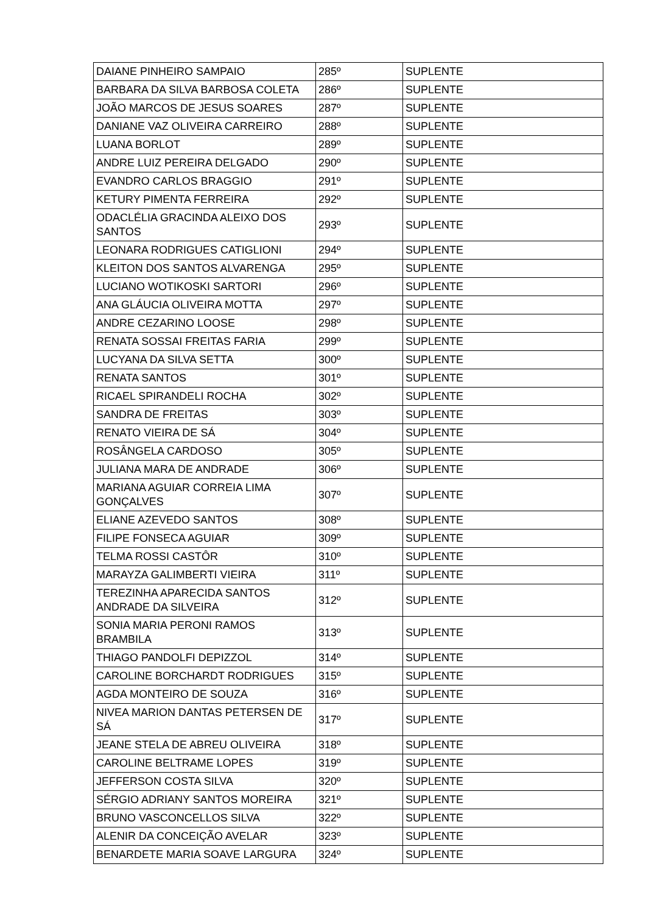| DAIANE PINHEIRO SAMPAIO | 285º | SUPLENTE |
| BARBARA DA SILVA BARBOSA COLETA | 286º | SUPLENTE |
| JOÃO MARCOS DE JESUS SOARES | 287º | SUPLENTE |
| DANIANE VAZ OLIVEIRA CARREIRO | 288º | SUPLENTE |
| LUANA BORLOT | 289º | SUPLENTE |
| ANDRE LUIZ PEREIRA DELGADO | 290º | SUPLENTE |
| EVANDRO CARLOS BRAGGIO | 291º | SUPLENTE |
| KETURY PIMENTA FERREIRA | 292º | SUPLENTE |
| ODACLÉLIA GRACINDA ALEIXO DOS SANTOS | 293º | SUPLENTE |
| LEONARA RODRIGUES CATIGLIONI | 294º | SUPLENTE |
| KLEITON DOS SANTOS ALVARENGA | 295º | SUPLENTE |
| LUCIANO WOTIKOSKI SARTORI | 296º | SUPLENTE |
| ANA GLÁUCIA OLIVEIRA MOTTA | 297º | SUPLENTE |
| ANDRE CEZARINO LOOSE | 298º | SUPLENTE |
| RENATA SOSSAI FREITAS FARIA | 299º | SUPLENTE |
| LUCYANA DA SILVA SETTA | 300º | SUPLENTE |
| RENATA SANTOS | 301º | SUPLENTE |
| RICAEL SPIRANDELI ROCHA | 302º | SUPLENTE |
| SANDRA DE FREITAS | 303º | SUPLENTE |
| RENATO VIEIRA DE SÁ | 304º | SUPLENTE |
| ROSÂNGELA CARDOSO | 305º | SUPLENTE |
| JULIANA MARA DE ANDRADE | 306º | SUPLENTE |
| MARIANA AGUIAR CORREIA LIMA GONÇALVES | 307º | SUPLENTE |
| ELIANE AZEVEDO SANTOS | 308º | SUPLENTE |
| FILIPE FONSECA AGUIAR | 309º | SUPLENTE |
| TELMA ROSSI CASTÔR | 310º | SUPLENTE |
| MARAYZA GALIMBERTI VIEIRA | 311º | SUPLENTE |
| TEREZINHA APARECIDA SANTOS ANDRADE DA SILVEIRA | 312º | SUPLENTE |
| SONIA MARIA PERONI RAMOS BRAMBILA | 313º | SUPLENTE |
| THIAGO PANDOLFI DEPIZZOL | 314º | SUPLENTE |
| CAROLINE BORCHARDT RODRIGUES | 315º | SUPLENTE |
| AGDA MONTEIRO DE SOUZA | 316º | SUPLENTE |
| NIVEA MARION DANTAS PETERSEN DE SÁ | 317º | SUPLENTE |
| JEANE STELA DE ABREU OLIVEIRA | 318º | SUPLENTE |
| CAROLINE BELTRAME LOPES | 319º | SUPLENTE |
| JEFFERSON COSTA SILVA | 320º | SUPLENTE |
| SÉRGIO ADRIANY SANTOS MOREIRA | 321º | SUPLENTE |
| BRUNO VASCONCELLOS SILVA | 322º | SUPLENTE |
| ALENIR DA CONCEIÇÃO AVELAR | 323º | SUPLENTE |
| BENARDETE MARIA SOAVE LARGURA | 324º | SUPLENTE |